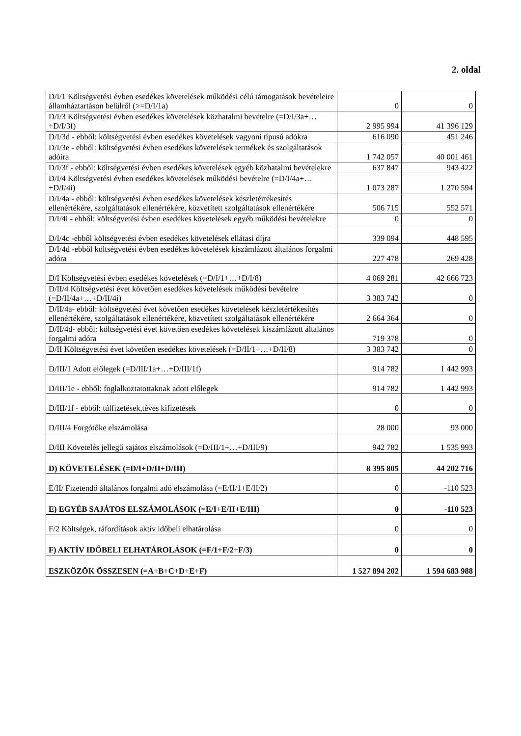2. oldal
| D/I/1 Költségvetési évben esedékes követelések működési célú támogatások bevételeire államháztartáson belülről (>=D/I/1a) | 0 | 0 |
| D/I/3 Költségvetési évben esedékes követelések közhatalmi bevételre (=D/I/3a+…+D/I/3f) | 2 995 994 | 41 396 129 |
| D/I/3d - ebből: költségvetési évben esedékes követelések vagyoni típusú adókra | 616 090 | 451 246 |
| D/I/3e - ebből: költségvetési évben esedékes követelések termékek és szolgáltatások adóira | 1 742 057 | 40 001 461 |
| D/I/3f - ebből: költségvetési évben esedékes követelések egyéb közhatalmi bevételekre | 637 847 | 943 422 |
| D/I/4 Költségvetési évben esedékes követelések működési bevételre (=D/I/4a+…+D/I/4i) | 1 073 287 | 1 270 594 |
| D/I/4a - ebből: költségvetési évben esedékes követelések készletértékesítés ellenértékére, szolgáltatások ellenértékére, közvetített szolgáltatások ellenértékére | 506 715 | 552 571 |
| D/I/4i - ebből: költségvetési évben esedékes követelések egyéb működési bevételekre | 0 | 0 |
| D/I/4c -ebből költségvetési évben esedékes követelések ellátasi díjra | 339 094 | 448 595 |
| D/I/4d -ebből költségvetési évben esedékes követelések kiszámlázott általános forgalmi adóra | 227 478 | 269 428 |
| D/I Költségvetési évben esedékes követelések (=D/I/1+…+D/I/8) | 4 069 281 | 42 666 723 |
| D/II/4 Költségvetési évet követően esedékes követelések működési bevételre (=D/II/4a+…+D/II/4i) | 3 383 742 | 0 |
| D/II/4a- ebből: költségvetési évet követően esedékes követelések készletértékesítés ellenértékére, szolgáltatások ellenértékére, közvetített szolgáltatások ellenértékére | 2 664 364 | 0 |
| D/II/4d- ebből: költségvetési évet követően esedékes követelések kiszámlázott általános forgalmi adóra | 719 378 | 0 |
| D/II Költségvetési évet követően esedékes követelések (=D/II/1+…+D/II/8) | 3 383 742 | 0 |
| D/III/1 Adott előlegek (=D/III/1a+…+D/III/1f) | 914 782 | 1 442 993 |
| D/III/1e - ebből: foglalkoztatottaknak adott előlegek | 914 782 | 1 442 993 |
| D/III/1f - ebből: túlfizetések,téves kifizetések | 0 | 0 |
| D/III/4 Forgótőke elszámolása | 28 000 | 93 000 |
| D/III Követelés jellegű sajátos elszámolások (=D/III/1+…+D/III/9) | 942 782 | 1 535 993 |
| D) KÖVETELÉSEK (=D/I+D/II+D/III) | 8 395 805 | 44 202 716 |
| E/II/ Fizetendő általános forgalmi adó elszámolása (=E/II/1+E/II/2) | 0 | -110 523 |
| E) EGYÉB SAJÁTOS ELSZÁMOLÁSOK (=E/I+E/II+E/III) | 0 | -110 523 |
| F/2 Költségek, ráfordítások aktív időbeli elhatárolása | 0 | 0 |
| F) AKTÍV IDŐBELI ELHATÁROLÁSOK (=F/1+F/2+F/3) | 0 | 0 |
| ESZKÖZÖK ÖSSZESEN (=A+B+C+D+E+F) | 1 527 894 202 | 1 594 683 988 |